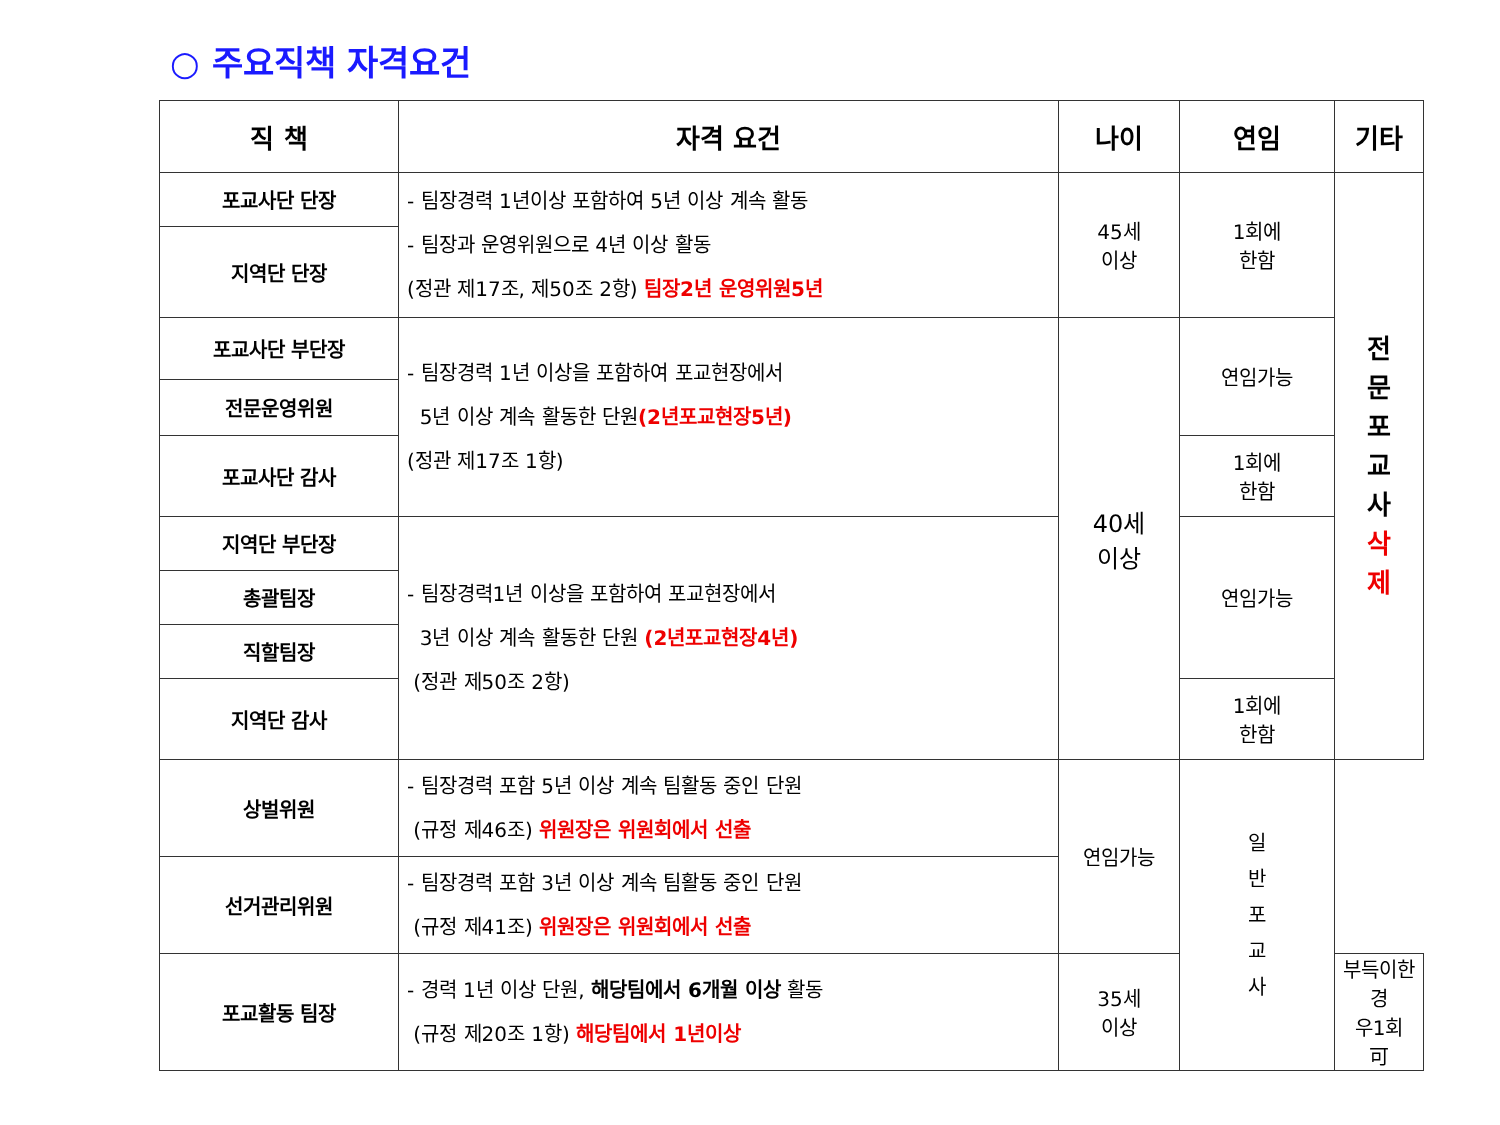○ 주요직책 자격요건
| 직 책 | 자격 요건 | 나이 | 연임 | 기타 |
| --- | --- | --- | --- | --- |
| 포교사단 단장 | - 팀장경력 1년이상 포함하여 5년 이상 계속 활동 - 팀장과 운영위원으로 4년 이상 활동 (정관 제17조, 제50조 2항) 팀장2년 운영위원5년 | 45세 이상 | 1회에 한함 | 전 문 포 교 사 삭 제 |
| 지역단 단장 | | | | |
| 포교사단 부단장 | - 팀장경력 1년 이상을 포함하여 포교현장에서 5년 이상 계속 활동한 단원 (2년포교현장5년) (정관 제17조 1항) | 40세 이상 | 연임가능 | |
| 전문운영위원 | | | | |
| 포교사단 감사 | | | 1회에 한함 | |
| 지역단 부단장 | - 팀장경력1년 이상을 포함하여 포교현장에서 3년 이상 계속 활동한 단원 (2년포교현장4년) (정관 제50조 2항) | | 연임가능 | |
| 총괄팀장 | | | | |
| 직할팀장 | | | | |
| 지역단 감사 | | | 1회에 한함 | |
| 상벌위원 | - 팀장경력 포함 5년 이상 계속 팀활동 중인 단원 (규정 제46조) 위원장은 위원회에서 선출 | 연임가능 | 일 반 포 교 사 | |
| 선거관리위원 | - 팀장경력 포함 3년 이상 계속 팀활동 중인 단원 (규정 제41조) 위원장은 위원회에서 선출 | | | |
| 포교활동 팀장 | - 경력 1년 이상 단원, 해당팀에서 6개월 이상 활동 (규정 제20조 1항) 해당팀에서 1년이상 | 35세 이상 | | 부득이한경 우1회 可 |